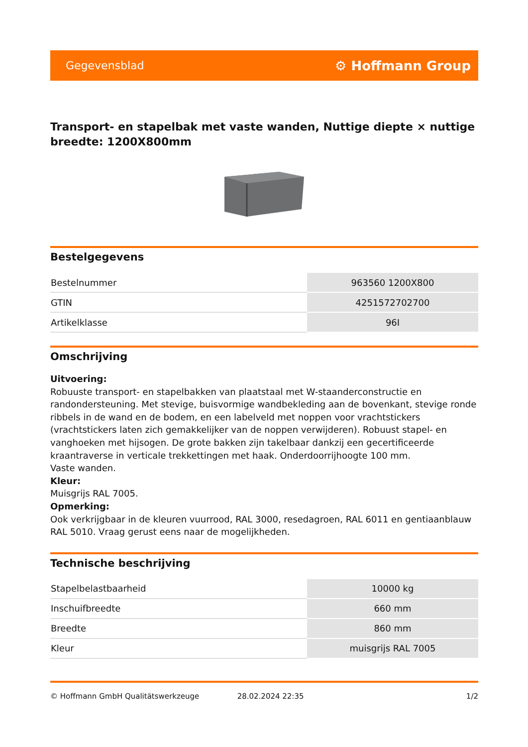Gegevensblad ⚙ Hoffmann Group
Transport- en stapelbak met vaste wanden, Nuttige diepte × nuttige breedte: 1200X800mm
Bestelgegevens
| Bestelnummer | 963560 1200X800 |
| GTIN | 4251572702700 |
| Artikelklasse | 96I |
Omschrijving
Uitvoering:
Robuuste transport- en stapelbakken van plaatstaal met W-staanderconstructie en randondersteuning. Met stevige, buisvormige wandbekleding aan de bovenkant, stevige ronde ribbels in de wand en de bodem, en een labelveld met noppen voor vrachtstickers (vrachtstickers laten zich gemakkelijker van de noppen verwijderen). Robuust stapel- en vanghoeken met hijsogen. De grote bakken zijn takelbaar dankzij een gecertificeerde kraantraverse in verticale trekkettingen met haak. Onderdoorrijhoogte 100 mm.
Vaste wanden.
Kleur:
Muisgrijs RAL 7005.
Opmerking:
Ook verkrijgbaar in de kleuren vuurrood, RAL 3000, resedagroen, RAL 6011 en gentiaanblauw RAL 5010. Vraag gerust eens naar de mogelijkheden.
Technische beschrijving
| Stapelbelastbaarheid | 10000 kg |
| Inschuifbreedte | 660 mm |
| Breedte | 860 mm |
| Kleur | muisgrijs RAL 7005 |
© Hoffmann GmbH Qualitätswerkzeuge 28.02.2024 22:35 1/2